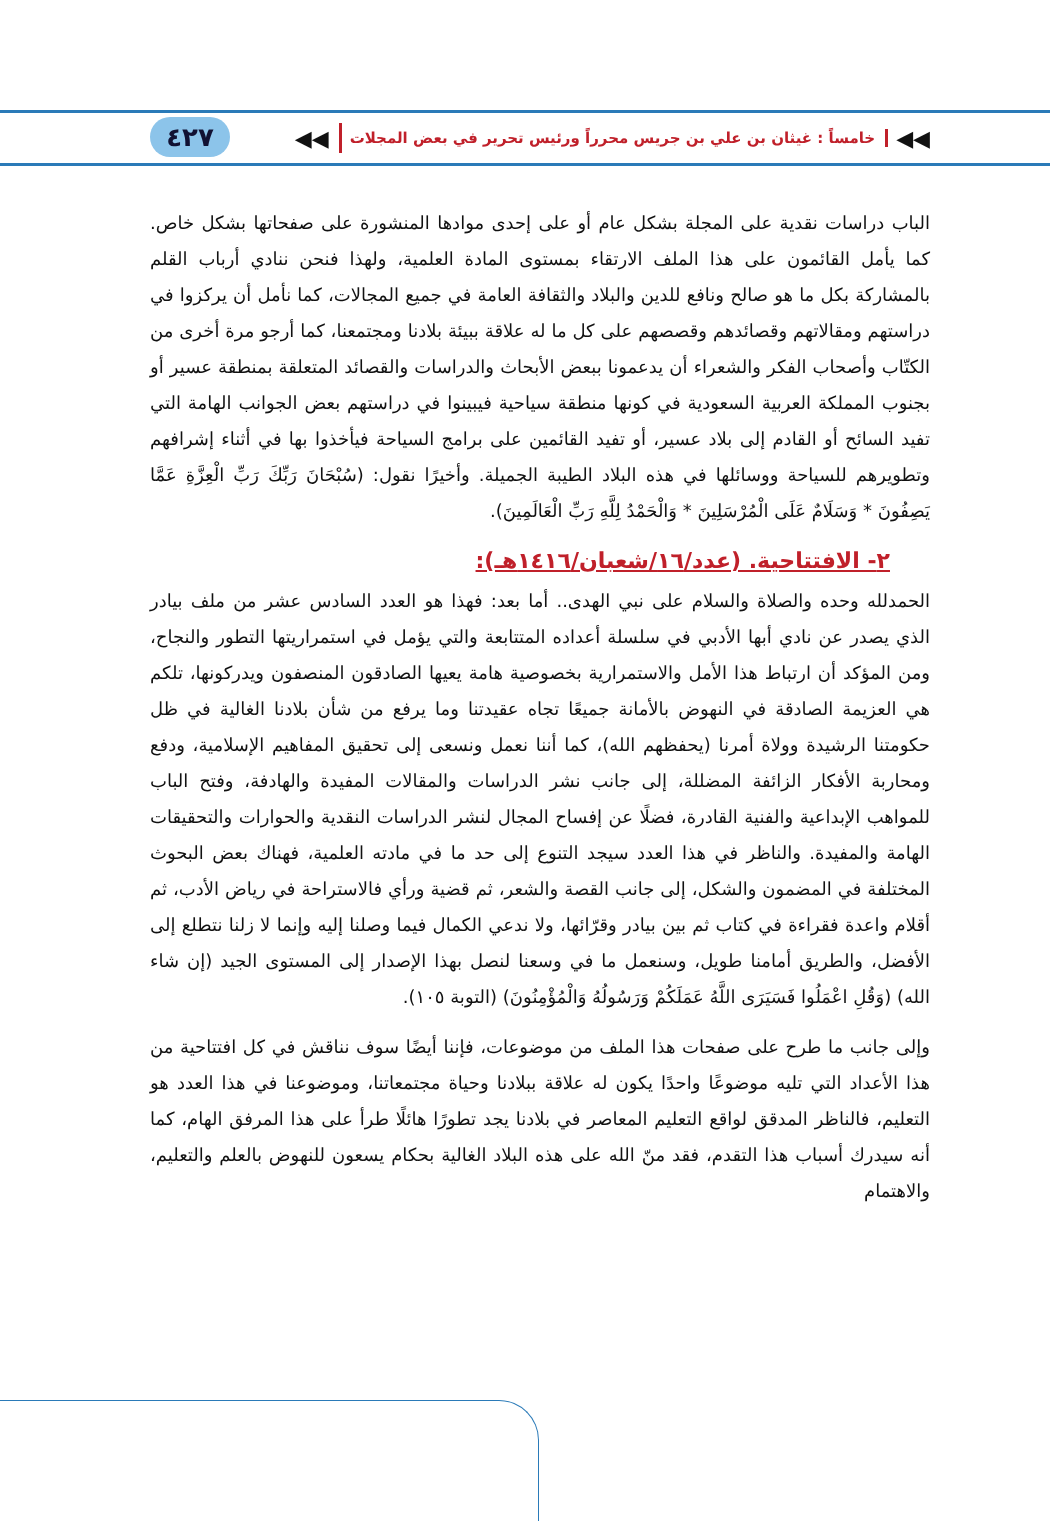◀◀ خامساً : غيثان بن علي بن جريس محرراً ورئيس تحرير في بعض المجلات ◀◀ ٤٢٧
الباب دراسات نقدية على المجلة بشكل عام أو على إحدى موادها المنشورة على صفحاتها بشكل خاص. كما يأمل القائمون على هذا الملف الارتقاء بمستوى المادة العلمية، ولهذا فنحن ننادي أرباب القلم بالمشاركة بكل ما هو صالح ونافع للدين والبلاد والثقافة العامة في جميع المجالات، كما نأمل أن يركزوا في دراستهم ومقالاتهم وقصائدهم وقصصهم على كل ما له علاقة ببيئة بلادنا ومجتمعنا، كما أرجو مرة أخرى من الكتّاب وأصحاب الفكر والشعراء أن يدعمونا ببعض الأبحاث والدراسات والقصائد المتعلقة بمنطقة عسير أو بجنوب المملكة العربية السعودية في كونها منطقة سياحية فيبينوا في دراستهم بعض الجوانب الهامة التي تفيد السائح أو القادم إلى بلاد عسير، أو تفيد القائمين على برامج السياحة فيأخذوا بها في أثناء إشرافهم وتطويرهم للسياحة ووسائلها في هذه البلاد الطيبة الجميلة. وأخيرًا نقول: (سُبْحَانَ رَبِّكَ رَبِّ الْعِزَّةِ عَمَّا يَصِفُونَ * وَسَلَامٌ عَلَى الْمُرْسَلِينَ * وَالْحَمْدُ لِلَّهِ رَبِّ الْعَالَمِينَ).
٢- الافتتاحية. (عدد/١٦/شعبان/١٤١٦هـ):
الحمدلله وحده والصلاة والسلام على نبي الهدى.. أما بعد: فهذا هو العدد السادس عشر من ملف بيادر الذي يصدر عن نادي أبها الأدبي في سلسلة أعداده المتتابعة والتي يؤمل في استمراريتها التطور والنجاح، ومن المؤكد أن ارتباط هذا الأمل والاستمرارية بخصوصية هامة يعيها الصادقون المنصفون ويدركونها، تلكم هي العزيمة الصادقة في النهوض بالأمانة جميعًا تجاه عقيدتنا وما يرفع من شأن بلادنا الغالية في ظل حكومتنا الرشيدة وولاة أمرنا (يحفظهم الله)، كما أننا نعمل ونسعى إلى تحقيق المفاهيم الإسلامية، ودفع ومحاربة الأفكار الزائفة المضللة، إلى جانب نشر الدراسات والمقالات المفيدة والهادفة، وفتح الباب للمواهب الإبداعية والفنية القادرة، فضلًا عن إفساح المجال لنشر الدراسات النقدية والحوارات والتحقيقات الهامة والمفيدة. والناظر في هذا العدد سيجد التنوع إلى حد ما في مادته العلمية، فهناك بعض البحوث المختلفة في المضمون والشكل، إلى جانب القصة والشعر، ثم قضية ورأي فالاستراحة في رياض الأدب، ثم أقلام واعدة فقراءة في كتاب ثم بين بيادر وقرّائها، ولا ندعي الكمال فيما وصلنا إليه وإنما لا زلنا نتطلع إلى الأفضل، والطريق أمامنا طويل، وسنعمل ما في وسعنا لنصل بهذا الإصدار إلى المستوى الجيد (إن شاء الله) (وَقُلِ اعْمَلُوا فَسَيَرَى اللَّهُ عَمَلَكُمْ وَرَسُولُهُ وَالْمُؤْمِنُونَ) (التوبة ١٠٥).
وإلى جانب ما طرح على صفحات هذا الملف من موضوعات، فإننا أيضًا سوف نناقش في كل افتتاحية من هذا الأعداد التي تليه موضوعًا واحدًا يكون له علاقة ببلادنا وحياة مجتمعاتنا، وموضوعنا في هذا العدد هو التعليم، فالناظر المدقق لواقع التعليم المعاصر في بلادنا يجد تطورًا هائلًا طرأ على هذا المرفق الهام، كما أنه سيدرك أسباب هذا التقدم، فقد منّ الله على هذه البلاد الغالية بحكام يسعون للنهوض بالعلم والتعليم، والاهتمام